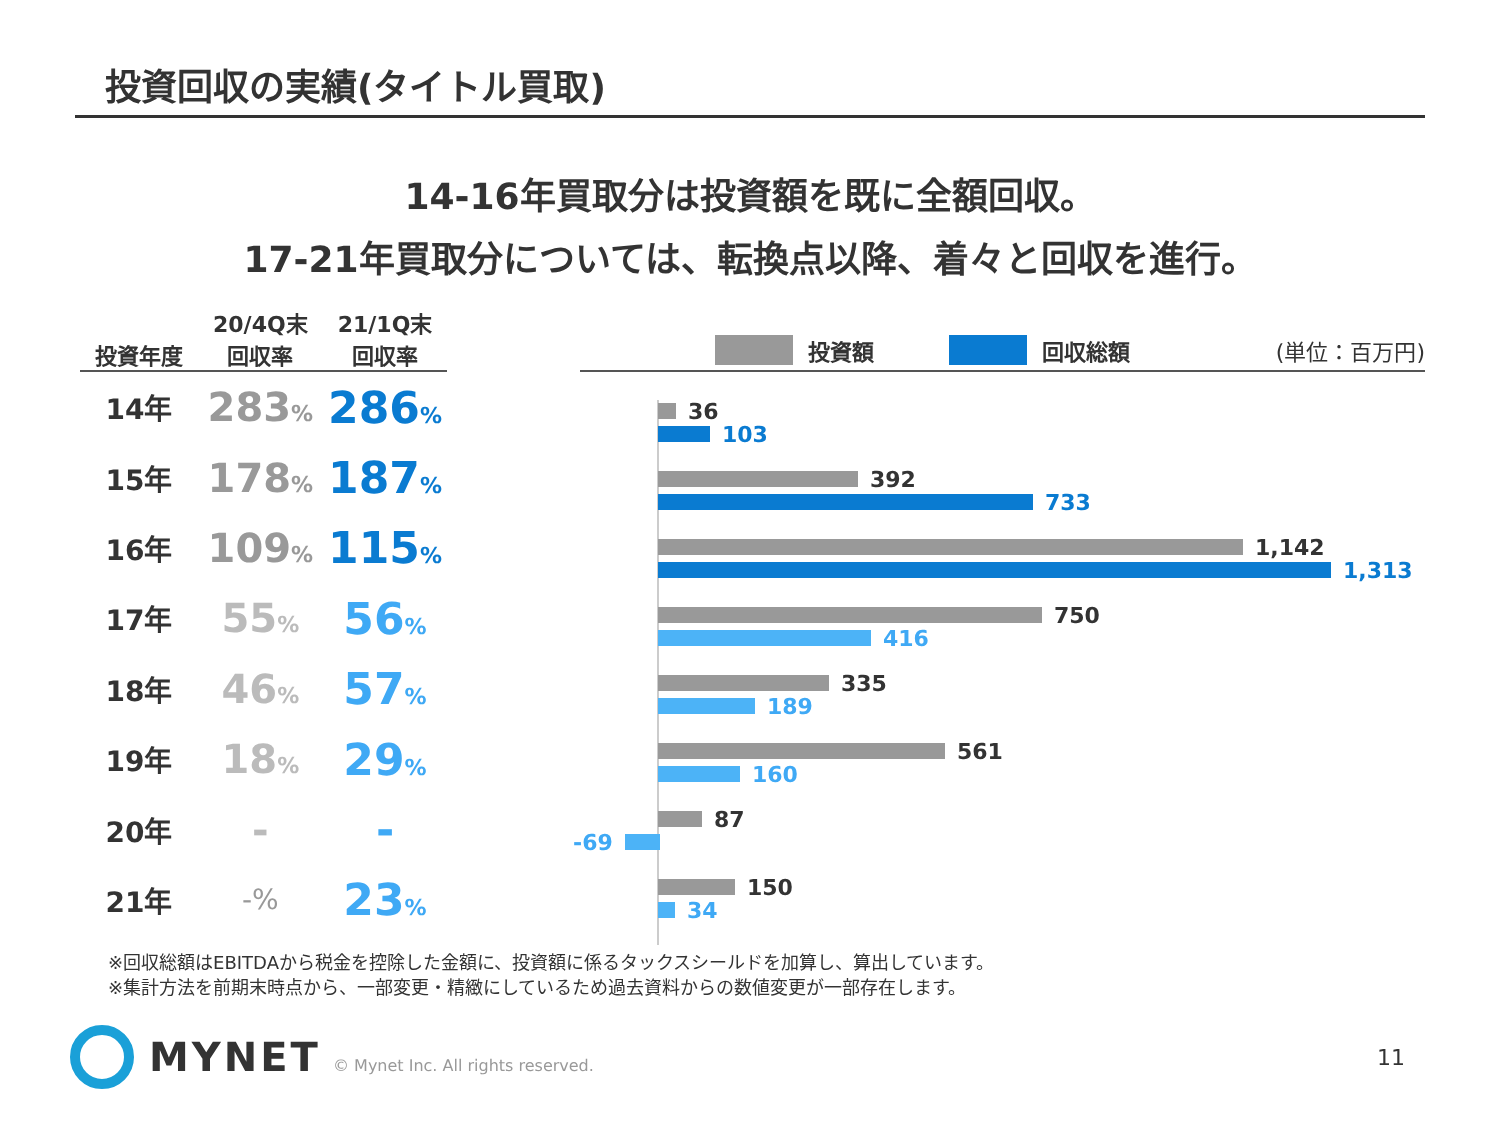投資回収の実績(タイトル買取)
14-16年買取分は投資額を既に全額回収。
17-21年買取分については、転換点以降、着々と回収を進行。
| 投資年度 | 20/4Q末 回収率 | 21/1Q末 回収率 |
| --- | --- | --- |
| 14年 | 283 % | 286 % |
| 15年 | 178 % | 187 % |
| 16年 | 109 % | 115 % |
| 17年 | 55 % | 56 % |
| 18年 | 46 % | 57 % |
| 19年 | 18 % | 29 % |
| 20年 | - | - |
| 21年 | -% | 23 % |
投資額 回収総額 (単位：百万円)
36
103
392
733
1,142
1,313
750
416
335
189
561
160
87
-69
150
34
※回収総額はEBITDAから税金を控除した金額に、投資額に係るタックスシールドを加算し、算出しています。
※集計方法を前期末時点から、一部変更・精緻にしているため過去資料からの数値変更が一部存在します。
MYNET
© Mynet Inc. All rights reserved.
11